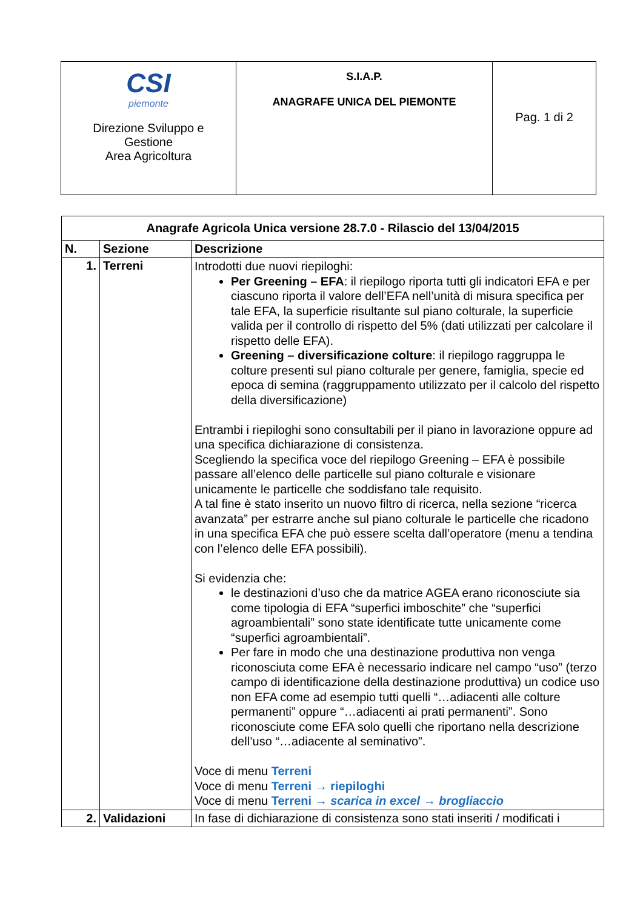| CSI piemonte Direzione Sviluppo e Gestione Area Agricoltura | S.I.A.P. ANAGRAFE UNICA DEL PIEMONTE | Pag. 1 di 2 |
| Anagrafe Agricola Unica versione 28.7.0 - Rilascio del 13/04/2015 | | |
| --- | --- | --- |
| N. | Sezione | Descrizione |
| 1. | Terreni | Introdotti due nuovi riepiloghi: Per Greening – EFA : il riepilogo riporta tutti gli indicatori EFA e per ciascuno riporta il valore dell’EFA nell’unità di misura specifica per tale EFA, la superficie risultante sul piano colturale, la superficie valida per il controllo di rispetto del 5% (dati utilizzati per calcolare il rispetto delle EFA). Greening – diversificazione colture : il riepilogo raggruppa le colture presenti sul piano colturale per genere, famiglia, specie ed epoca di semina (raggruppamento utilizzato per il calcolo del rispetto della diversificazione) Entrambi i riepiloghi sono consultabili per il piano in lavorazione oppure ad una specifica dichiarazione di consistenza. Scegliendo la specifica voce del riepilogo Greening – EFA è possibile passare all’elenco delle particelle sul piano colturale e visionare unicamente le particelle che soddisfano tale requisito. A tal fine è stato inserito un nuovo filtro di ricerca, nella sezione “ricerca avanzata” per estrarre anche sul piano colturale le particelle che ricadono in una specifica EFA che può essere scelta dall’operatore (menu a tendina con l’elenco delle EFA possibili). Si evidenzia che: le destinazioni d’uso che da matrice AGEA erano riconosciute sia come tipologia di EFA “superfici imboschite” che “superfici agroambientali” sono state identificate tutte unicamente come “superfici agroambientali”. Per fare in modo che una destinazione produttiva non venga riconosciuta come EFA è necessario indicare nel campo “uso” (terzo campo di identificazione della destinazione produttiva) un codice uso non EFA come ad esempio tutti quelli “…adiacenti alle colture permanenti” oppure “…adiacenti ai prati permanenti”. Sono riconosciute come EFA solo quelli che riportano nella descrizione dell’uso “…adiacente al seminativo”. Voce di menu Terreni Voce di menu Terreni → riepiloghi Voce di menu Terreni → scarica in excel → brogliaccio |
| 2. | Validazioni | In fase di dichiarazione di consistenza sono stati inseriti / modificati i |